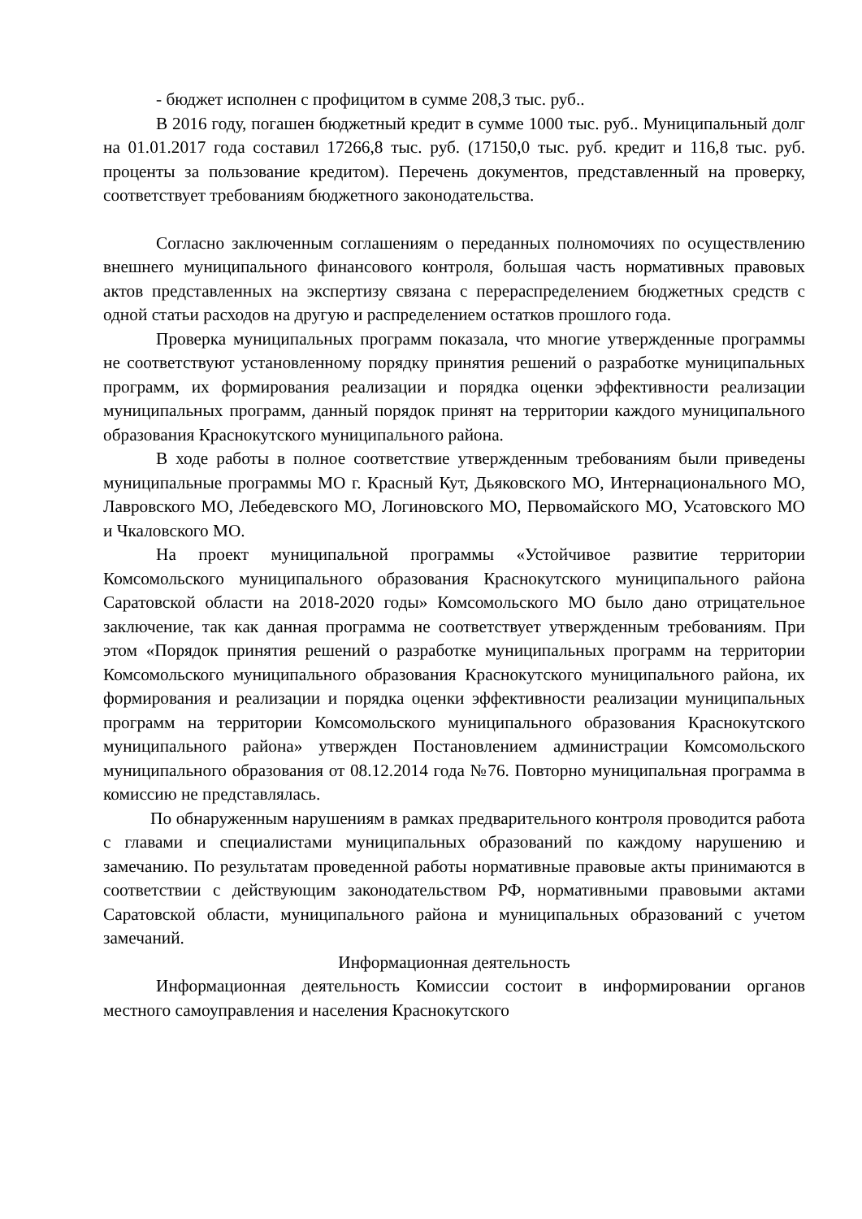- бюджет исполнен с профицитом в сумме 208,3 тыс. руб..
В 2016 году, погашен бюджетный кредит в сумме 1000 тыс. руб.. Муниципальный долг на 01.01.2017 года составил 17266,8 тыс. руб. (17150,0 тыс. руб. кредит и 116,8 тыс. руб. проценты за пользование кредитом). Перечень документов, представленный на проверку, соответствует требованиям бюджетного законодательства.
Согласно заключенным соглашениям о переданных полномочиях по осуществлению внешнего муниципального финансового контроля, большая часть нормативных правовых актов представленных на экспертизу связана с перераспределением бюджетных средств с одной статьи расходов на другую и распределением остатков прошлого года.
Проверка муниципальных программ показала, что многие утвержденные программы не соответствуют установленному порядку принятия решений о разработке муниципальных программ, их формирования реализации и порядка оценки эффективности реализации муниципальных программ, данный порядок принят на территории каждого муниципального образования Краснокутского муниципального района.
В ходе работы в полное соответствие утвержденным требованиям были приведены муниципальные программы МО г. Красный Кут, Дьяковского МО, Интернационального МО, Лавровского МО, Лебедевского МО, Логиновского МО, Первомайского МО, Усатовского МО и Чкаловского МО.
На проект муниципальной программы «Устойчивое развитие территории Комсомольского муниципального образования Краснокутского муниципального района Саратовской области на 2018-2020 годы» Комсомольского МО было дано отрицательное заключение, так как данная программа не соответствует утвержденным требованиям. При этом «Порядок принятия решений о разработке муниципальных программ на территории Комсомольского муниципального образования Краснокутского муниципального района, их формирования и реализации и порядка оценки эффективности реализации муниципальных программ на территории Комсомольского муниципального образования Краснокутского муниципального района» утвержден Постановлением администрации Комсомольского муниципального образования от 08.12.2014 года №76. Повторно муниципальная программа в комиссию не представлялась.
По обнаруженным нарушениям в рамках предварительного контроля проводится работа с главами и специалистами муниципальных образований по каждому нарушению и замечанию. По результатам проведенной работы нормативные правовые акты принимаются в соответствии с действующим законодательством РФ, нормативными правовыми актами Саратовской области, муниципального района и муниципальных образований с учетом замечаний.
Информационная деятельность
Информационная деятельность Комиссии состоит в информировании органов местного самоуправления и населения Краснокутского